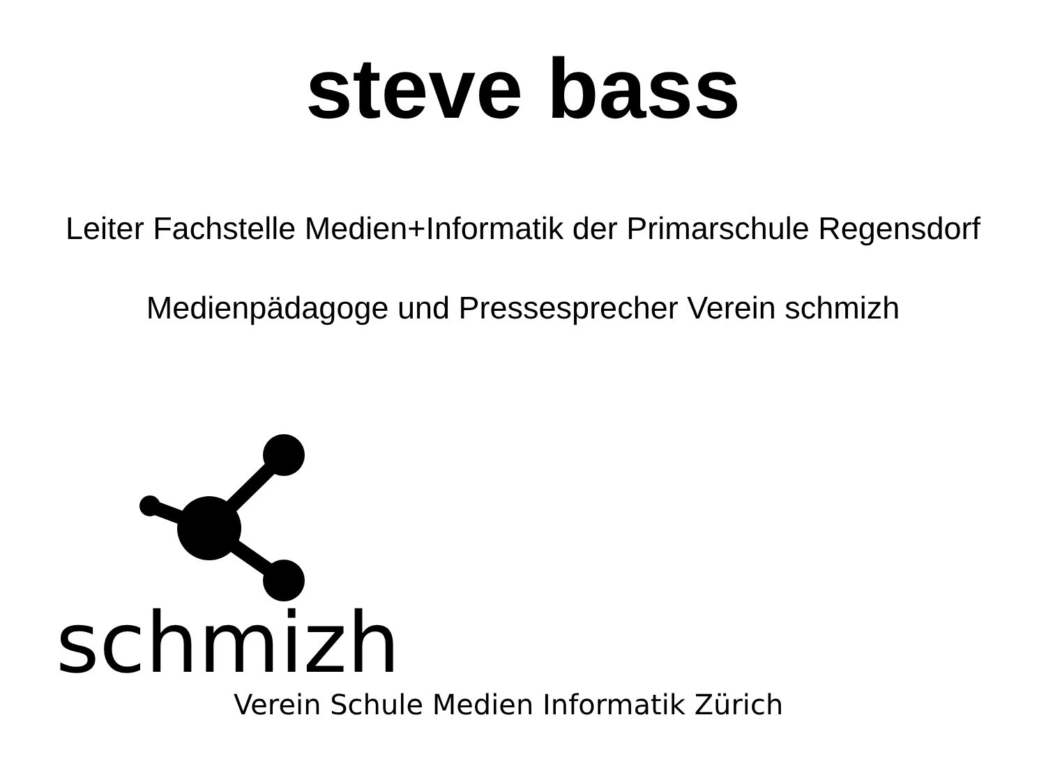steve bass
Leiter Fachstelle Medien+Informatik der Primarschule Regensdorf
Medienpädagoge und Pressesprecher Verein schmizh
schmizh
Verein Schule Medien Informatik Zürich